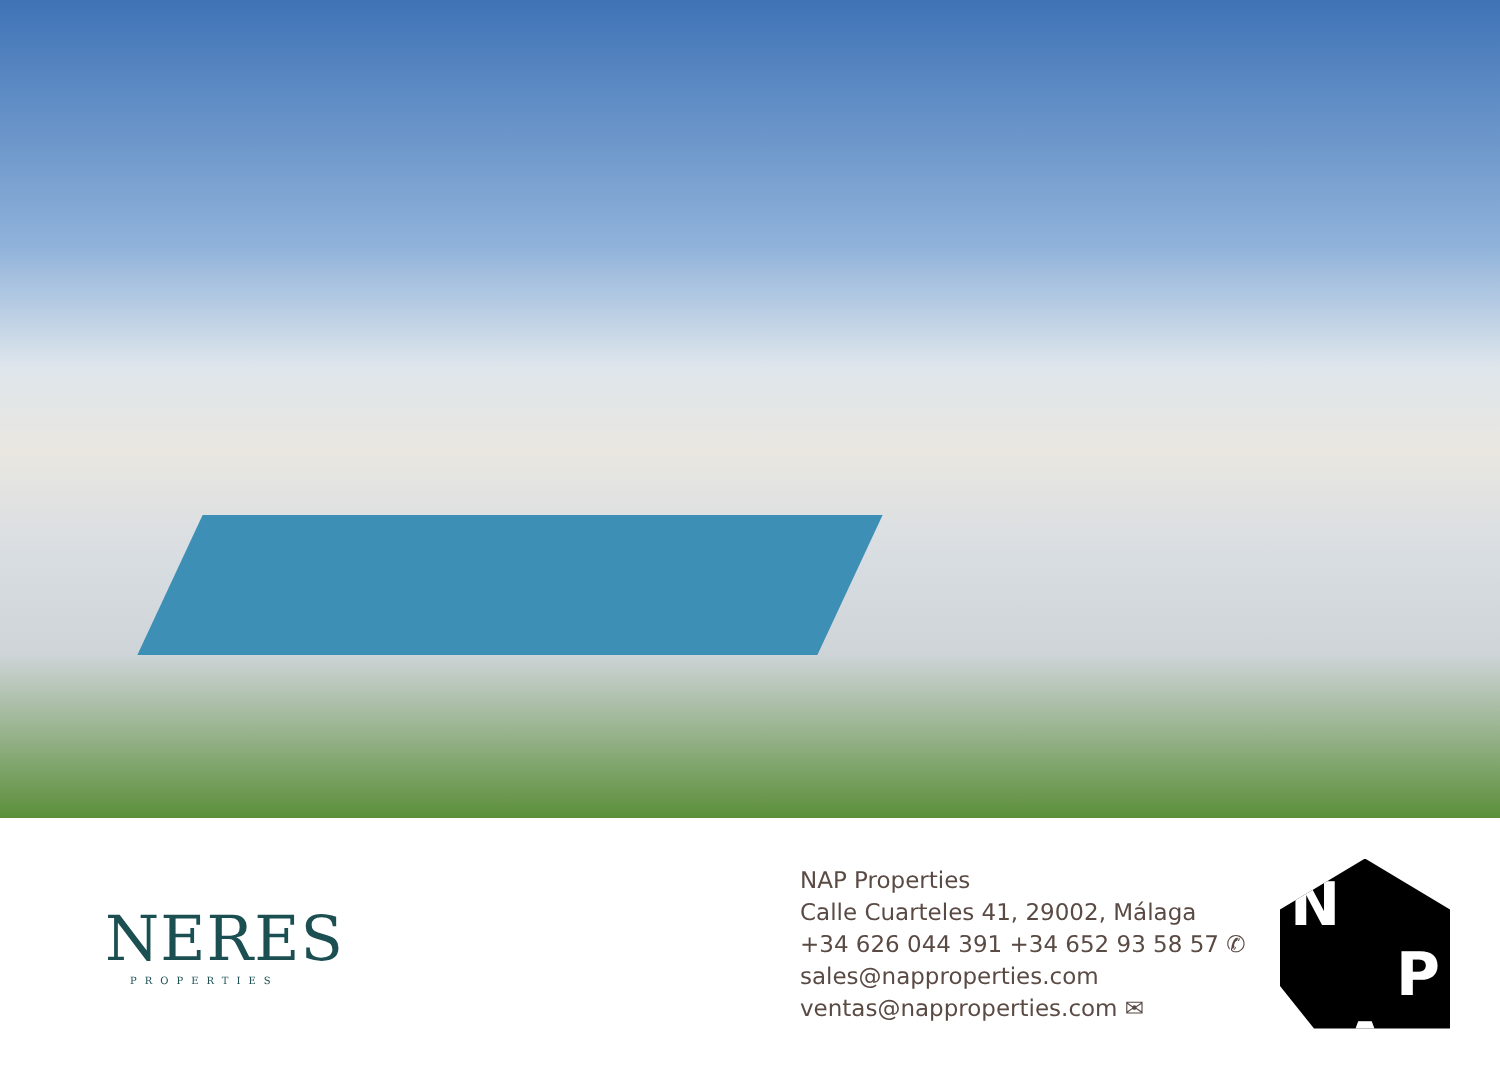NERES
PROPERTIES
NAP Properties
Calle Cuarteles 41, 29002, Málaga
+34 626 044 391 +34 652 93 58 57 ✆
sales@napproperties.com
ventas@napproperties.com ✉
N
P
A